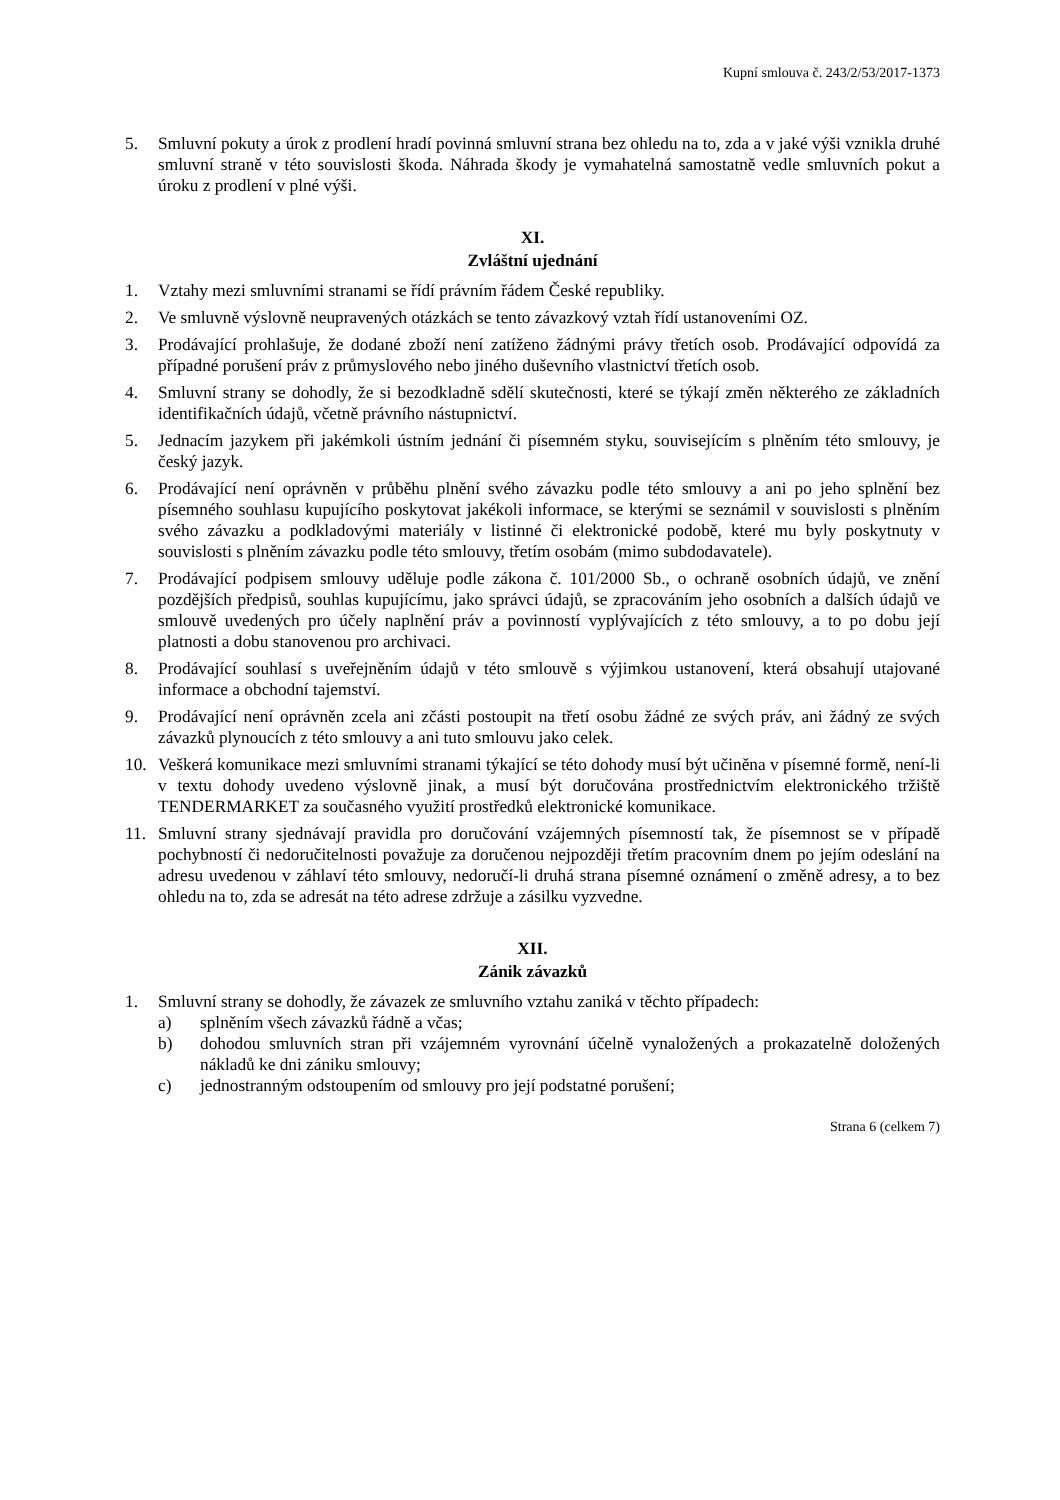Kupní smlouva č. 243/2/53/2017-1373
5. Smluvní pokuty a úrok z prodlení hradí povinná smluvní strana bez ohledu na to, zda a v jaké výši vznikla druhé smluvní straně v této souvislosti škoda. Náhrada škody je vymahatelná samostatně vedle smluvních pokut a úroku z prodlení v plné výši.
XI.
Zvláštní ujednání
1. Vztahy mezi smluvními stranami se řídí právním řádem České republiky.
2. Ve smluvně výslovně neupravených otázkách se tento závazkový vztah řídí ustanoveními OZ.
3. Prodávající prohlašuje, že dodané zboží není zatíženo žádnými právy třetích osob. Prodávající odpovídá za případné porušení práv z průmyslového nebo jiného duševního vlastnictví třetích osob.
4. Smluvní strany se dohodly, že si bezodkladně sdělí skutečnosti, které se týkají změn některého ze základních identifikačních údajů, včetně právního nástupnictví.
5. Jednacím jazykem při jakémkoli ústním jednání či písemném styku, souvisejícím s plněním této smlouvy, je český jazyk.
6. Prodávající není oprávněn v průběhu plnění svého závazku podle této smlouvy a ani po jeho splnění bez písemného souhlasu kupujícího poskytovat jakékoli informace, se kterými se seznámil v souvislosti s plněním svého závazku a podkladovými materiály v listinné či elektronické podobě, které mu byly poskytnuty v souvislosti s plněním závazku podle této smlouvy, třetím osobám (mimo subdodavatele).
7. Prodávající podpisem smlouvy uděluje podle zákona č. 101/2000 Sb., o ochraně osobních údajů, ve znění pozdějších předpisů, souhlas kupujícímu, jako správci údajů, se zpracováním jeho osobních a dalších údajů ve smlouvě uvedených pro účely naplnění práv a povinností vyplývajících z této smlouvy, a to po dobu její platnosti a dobu stanovenou pro archivaci.
8. Prodávající souhlasí s uveřejněním údajů v této smlouvě s výjimkou ustanovení, která obsahují utajované informace a obchodní tajemství.
9. Prodávající není oprávněn zcela ani zčásti postoupit na třetí osobu žádné ze svých práv, ani žádný ze svých závazků plynoucích z této smlouvy a ani tuto smlouvu jako celek.
10. Veškerá komunikace mezi smluvními stranami týkající se této dohody musí být učiněna v písemné formě, není-li v textu dohody uvedeno výslovně jinak, a musí být doručována prostřednictvím elektronického tržiště TENDERMARKET za současného využití prostředků elektronické komunikace.
11. Smluvní strany sjednávají pravidla pro doručování vzájemných písemností tak, že písemnost se v případě pochybností či nedoručitelnosti považuje za doručenou nejpozději třetím pracovním dnem po jejím odeslání na adresu uvedenou v záhlaví této smlouvy, nedoručí-li druhá strana písemné oznámení o změně adresy, a to bez ohledu na to, zda se adresát na této adrese zdržuje a zásilku vyzvedne.
XII.
Zánik závazků
1. Smluvní strany se dohodly, že závazek ze smluvního vztahu zaniká v těchto případech:
a) splněním všech závazků řádně a včas;
b) dohodou smluvních stran při vzájemném vyrovnání účelně vynaložených a prokazatelně doložených nákladů ke dni zániku smlouvy;
c) jednostranným odstoupením od smlouvy pro její podstatné porušení;
Strana 6 (celkem 7)